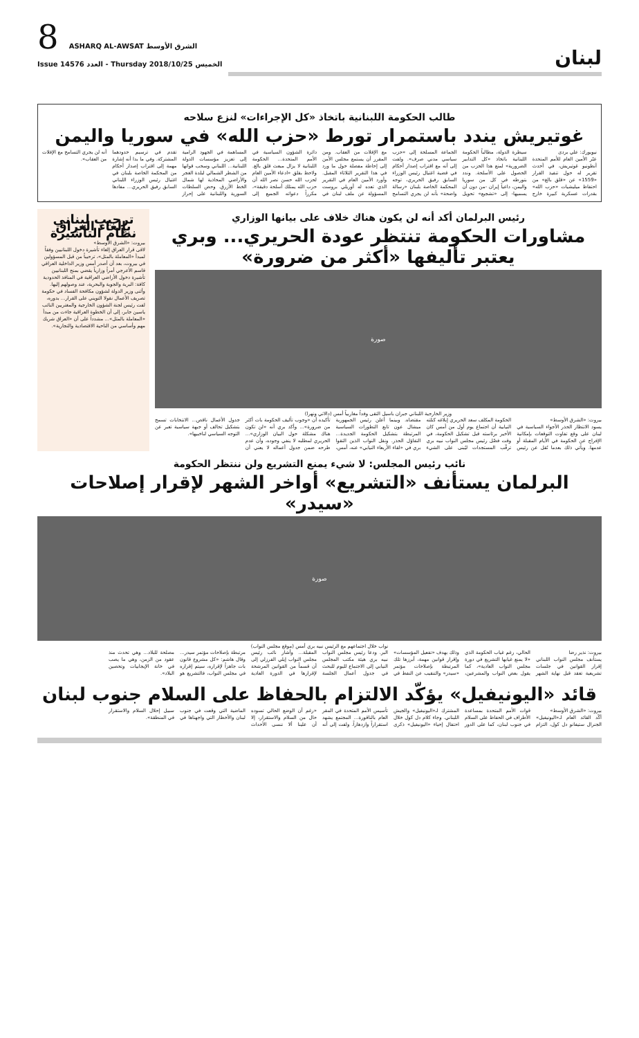8 ASHARQ AL-AWSAT الشرق الأوسط
Issue 14576 العدد - Thursday 2018/10/25 الخميس
لبنان
طالب الحكومة اللبنانية باتخاذ «كل الإجراءات» لنزع سلاحه
غوتيريش يندد باستمرار تورط «حزب الله» في سوريا واليمن
نيويورك: علي بردى
عبّر الأمين العام للأمم المتحدة أنطونيو غوتيريش، في أحدث تقرير له حول تنفيذ القرار «1559» عن «قلق بالغ» من احتفاظ ميليشيات «حزب الله» بقدرات عسكرية كبيرة خارج سيطرة الدولة، مطالباً الحكومة اللبنانية باتخاذ «كل التدابير الضرورية» لمنع هذا الحزب من الحصول على الأسلحة. وندد بتورطه في كل من سوريا واليمن، داعياً إيران -من دون أن يسميها- إلى «تشجيع» تحويل الجماعة المسلحة إلى «حزب سياسي مدني صرف». ولفت إلى أنه مع اقتراب إصدار أحكام في قضية اغتيال رئيس الوزراء السابق رفيق الحريري، توجه المحكمة الخاصة بلبنان «رسالة واضحة» بأنه لن يجري التسامح مع الإفلات من العقاب. ومن المقرر أن يستمع مجلس الأمن إلى إحاطة مفصلة حول ما ورد في هذا التقرير الثلاثاء المقبل. وأورد الأمين العام في التقرير الذي تعده له أوريلي بروست المسؤولة عن ملف لبنان في دائرة الشؤون السياسية في الأمم المتحدة... الحكومة اللبنانية لا يزال مبعث قلق بالغ. ولاحظ بقلق «ادعاء الأمين العام لحزب الله حسن نصر الله أن حزب الله يمتلك أسلحة دقيقة»، مكرراً دعواته الجميع إلى المساهمة في الجهود الرامية إلى تعزيز مؤسسات الدولة اللبنانية... اللبناني وسحب قواتها من الشطر الشمالي لبلدة الغجر والأراضي المحاذية لها شمال الخط الأزرق. وحض السلطات السورية واللبنانية على إحراز تقدم في ترسيم حدودهما المشتركة. وفي ما بدا أنه إشارة مهمة إلى اقتراب إصدار أحكام من المحكمة الخاصة بلبنان في اغتيال رئيس الوزراء اللبناني السابق رفيق الحريري... مفادها أنه لن يجري التسامح مع الإفلات من العقاب».
رئيس البرلمان أكد أنه لن يكون هناك خلاف على بيانها الوزاري
مشاورات الحكومة تنتظر عودة الحريري... وبري يعتبر تأليفها «أكثر من ضرورة»
صورة
وزير الخارجية اللبناني جبران باسيل التقى وفداً مغاربياً أمس (دالاتي ونهرا)
بيروت: «الشرق الأوسط»
يسود الانتظار الحذر الأجواء السياسية في لبنان على وقع تفاوت التوقعات بإمكانية الإفراج عن الحكومة في الأيام المقبلة أو عدمها. ويأتي ذلك بعدما نُقل عن رئيس الحكومة المكلف سعد الحريري إبلاغه كتلته النيابية أن اجتماع يوم أول من أمس كان الأخير برئاسته قبل تشكيل الحكومة، في وقت فضّل رئيس مجلس النواب نبيه بري ترقّب المستجدات ليُبنى على الشيء مقتضاه. وبينما أعلن رئيس الجمهورية ميشال عون تابع التطورات السياسية المرتبطة بتشكيل الحكومة الجديدة... التفاؤل الحذر. ونقل النواب الذين التقوا بري في «لقاء الأربعاء النيابي» عنه، أمس، تأكيده أن «وجوب تأليف الحكومة بات أكثر من ضرورة»... وأكد بري أنه «لن تكون هناك مشكلة حول البيان الوزاري»... الحريري لمطلبه لا ينفي وجوده، وأن عدم طرحه ضمن جدول أعماله لا يعني أن جدول الأعمال ناقص... الانتخابات تسمح بتشكيل تحالف أو جبهة سياسية تعبر عن التوجه السياسي لناخبيها».
ترحيب لبناني بإلغاء العراق نظام التأشيرة
بيروت: «الشرق الأوسط»
لاقى قرار العراق إلغاء تأشيرة دخول اللبنانيين وفقاً لمبدأ «المعاملة بالمثل»، ترحيباً من قبل المسؤولين في بيروت، بعد أن أصدر أمس وزير الداخلية العراقي قاسم الأعرجي أمراً وزارياً يقضي بمنح اللبنانيين تأشيرة دخول الأراضي العراقية في المنافذ الحدودية كافة: البرية والجوية والبحرية، عند وصولهم إليها. وأثنى وزير الدولة لشؤون مكافحة الفساد في حكومة تصريف الأعمال نقولا التويني على القرار... بدوره، لفت رئيس لجنة الشؤون الخارجية والمغتربين النائب ياسين جابر، إلى أن الخطوة العراقية جاءت من مبدأ «المعاملة بالمثل»... مشدداً على أن «العراق شريك مهم وأساسي من الناحية الاقتصادية والتجارية».
نائب رئيس المجلس: لا شيء يمنع التشريع ولن ننتظر الحكومة
البرلمان يستأنف «التشريع» أواخر الشهر لإقرار إصلاحات «سيدر»
صورة
نواب خلال اجتماعهم مع الرئيس نبيه بري أمس (موقع مجلس النواب)
بيروت: نذير رضا
يستأنف مجلس النواب اللبناني إقرار القوانين في جلسات تشريعية تعقد قبل نهاية الشهر الحالي، رغم غياب الحكومة الذي «لا يمنع غيابها التشريع في دورة مجلس النواب العادية»، كما يقول بعض النواب والمشرعين، وذلك بهدف «تفعيل المؤسسات» وإقرار قوانين مهمة، أبرزها تلك المرتبطة بإصلاحات مؤتمر «سيدر» والتنقيب عن النفط في البر. ودعا رئيس مجلس النواب نبيه بري هيئة مكتب المجلس النيابي إلى الاجتماع لليوم للبحث في جدول أعمال الجلسة المقبلة... وأشار نائب رئيس مجلس النواب إيلي الفرزلي إلى أن قسماً من القوانين المرشحة لإقرارها في الدورة العادية مرتبطة بإصلاحات مؤتمر سيدر... وقال هاشم: «كل مشروع قانون بات جاهزاً لإقراره، سيتم إقراره في مجلس النواب، فالتشريع هو مصلحة للبلاد... وهي تحدث منذ عقود من الزمن، وهي ما يصب في خانة الإيجابيات وتحصين البلاد».
قائد «اليونيفيل» يؤكّد الالتزام بالحفاظ على السلام جنوب لبنان
بيروت: «الشرق الأوسط»
أكّد القائد العام لـ«اليونيفيل» الجنرال ستيفانو دل كول، التزام قوات الأمم المتحدة بمساعدة الأطراف في الحفاظ على السلام في جنوب لبنان، كما على الدور المشترك لـ«اليونيفيل» والجيش اللبناني. وجاء كلام دل كول خلال احتفال إحياء «اليونيفيل» ذكرى تأسيس الأمم المتحدة في المقر العام بالناقورة... المجتمع يشهد استقراراً وازدهاراً. ولفت إلى أنه «رغم أن الوضع الحالي تسوده حال من السلام والاستقرار، إلا أن علينا ألا ننسى الأحداث الماضية التي وقعت في جنوب لبنان والأخطار التي واجهناها في سبيل إحلال السلام والاستقرار في المنطقة».